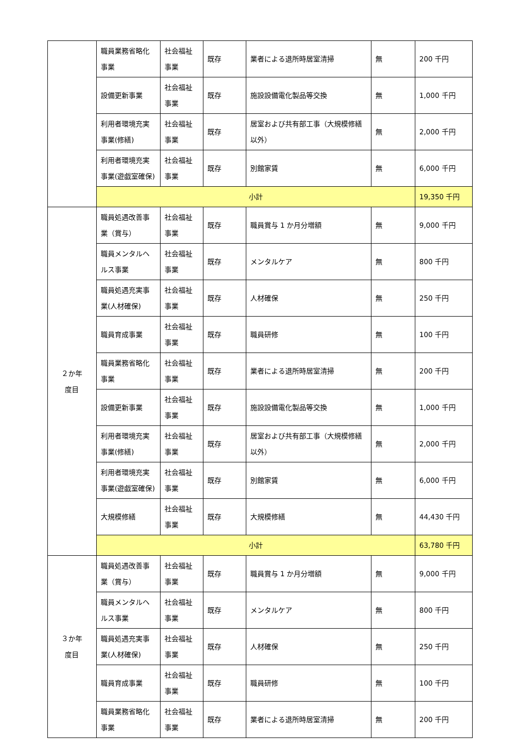| | 職員業務省略化事業 | 社会福祉事業 | 既存 | 業者による退所時居室清掃 | 無 | 200 千円 |
| | 設備更新事業 | 社会福祉事業 | 既存 | 施設設備電化製品等交換 | 無 | 1,000 千円 |
| | 利用者環境充実事業(修繕) | 社会福祉事業 | 既存 | 居室および共有部工事（大規模修繕以外） | 無 | 2,000 千円 |
| | 利用者環境充実事業(遊戯室確保) | 社会福祉事業 | 既存 | 別館家賃 | 無 | 6,000 千円 |
| | 小計 | | | | | 19,350 千円 |
| ２か年 度目 | 職員処遇改善事業（賞与） | 社会福祉事業 | 既存 | 職員賞与 1 か月分増額 | 無 | 9,000 千円 |
| | 職員メンタルヘルス事業 | 社会福祉事業 | 既存 | メンタルケア | 無 | 800 千円 |
| | 職員処遇充実事業(人材確保) | 社会福祉事業 | 既存 | 人材確保 | 無 | 250 千円 |
| | 職員育成事業 | 社会福祉事業 | 既存 | 職員研修 | 無 | 100 千円 |
| | 職員業務省略化事業 | 社会福祉事業 | 既存 | 業者による退所時居室清掃 | 無 | 200 千円 |
| | 設備更新事業 | 社会福祉事業 | 既存 | 施設設備電化製品等交換 | 無 | 1,000 千円 |
| | 利用者環境充実事業(修繕) | 社会福祉事業 | 既存 | 居室および共有部工事（大規模修繕以外） | 無 | 2,000 千円 |
| | 利用者環境充実事業(遊戯室確保) | 社会福祉事業 | 既存 | 別館家賃 | 無 | 6,000 千円 |
| | 大規模修繕 | 社会福祉事業 | 既存 | 大規模修繕 | 無 | 44,430 千円 |
| | 小計 | | | | | 63,780 千円 |
| ３か年 度目 | 職員処遇改善事業（賞与） | 社会福祉事業 | 既存 | 職員賞与 1 か月分増額 | 無 | 9,000 千円 |
| | 職員メンタルヘルス事業 | 社会福祉事業 | 既存 | メンタルケア | 無 | 800 千円 |
| | 職員処遇充実事業(人材確保) | 社会福祉事業 | 既存 | 人材確保 | 無 | 250 千円 |
| | 職員育成事業 | 社会福祉事業 | 既存 | 職員研修 | 無 | 100 千円 |
| | 職員業務省略化事業 | 社会福祉事業 | 既存 | 業者による退所時居室清掃 | 無 | 200 千円 |